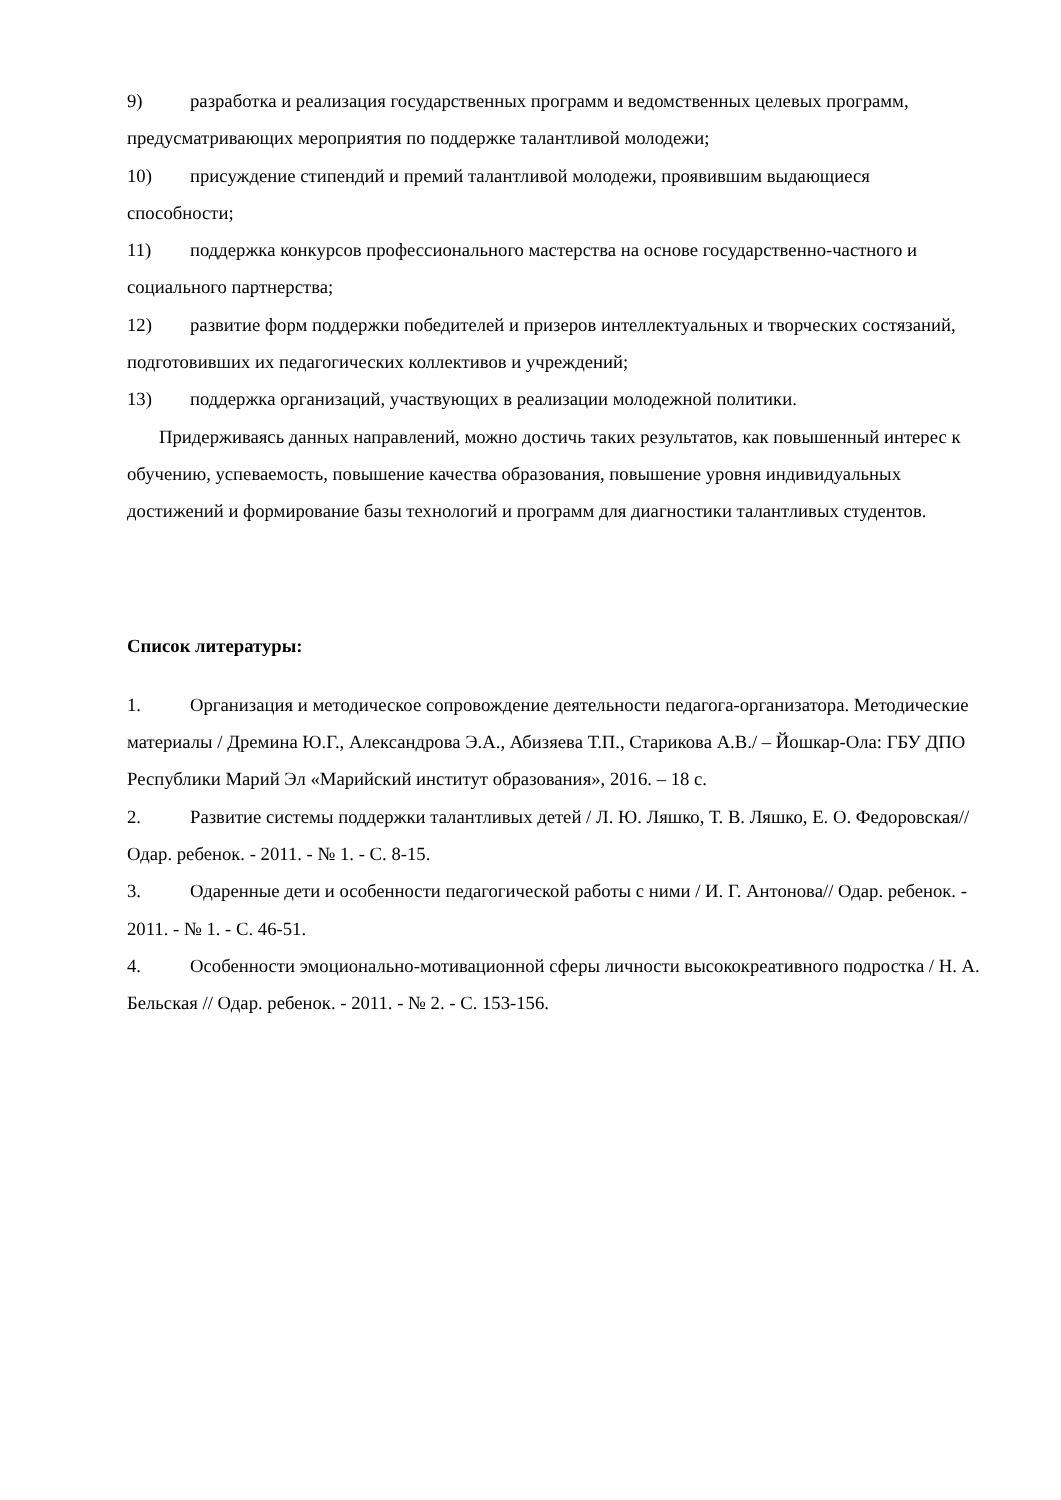9) разработка и реализация государственных программ и ведомственных целевых программ, предусматривающих мероприятия по поддержке талантливой молодежи;
10) присуждение стипендий и премий талантливой молодежи, проявившим выдающиеся способности;
11) поддержка конкурсов профессионального мастерства на основе государственно-частного и социального партнерства;
12) развитие форм поддержки победителей и призеров интеллектуальных и творческих состязаний, подготовивших их педагогических коллективов и учреждений;
13) поддержка организаций, участвующих в реализации молодежной политики.
Придерживаясь данных направлений, можно достичь таких результатов, как повышенный интерес к обучению, успеваемость, повышение качества образования, повышение уровня индивидуальных достижений и формирование базы технологий и программ для диагностики талантливых студентов.
Список литературы:
1. Организация и методическое сопровождение деятельности педагога-организатора. Методические материалы / Дремина Ю.Г., Александрова Э.А., Абизяева Т.П., Старикова А.В./ – Йошкар-Ола: ГБУ ДПО Республики Марий Эл «Марийский институт образования», 2016. – 18 с.
2. Развитие системы поддержки талантливых детей / Л. Ю. Ляшко, Т. В. Ляшко, Е. О. Федоровская// Одар. ребенок. - 2011. - № 1. - С. 8-15.
3. Одаренные дети и особенности педагогической работы с ними / И. Г. Антонова// Одар. ребенок. - 2011. - № 1. - С. 46-51.
4. Особенности эмоционально-мотивационной сферы личности высококреативного подростка / Н. А. Бельская // Одар. ребенок. - 2011. - № 2. - С. 153-156.